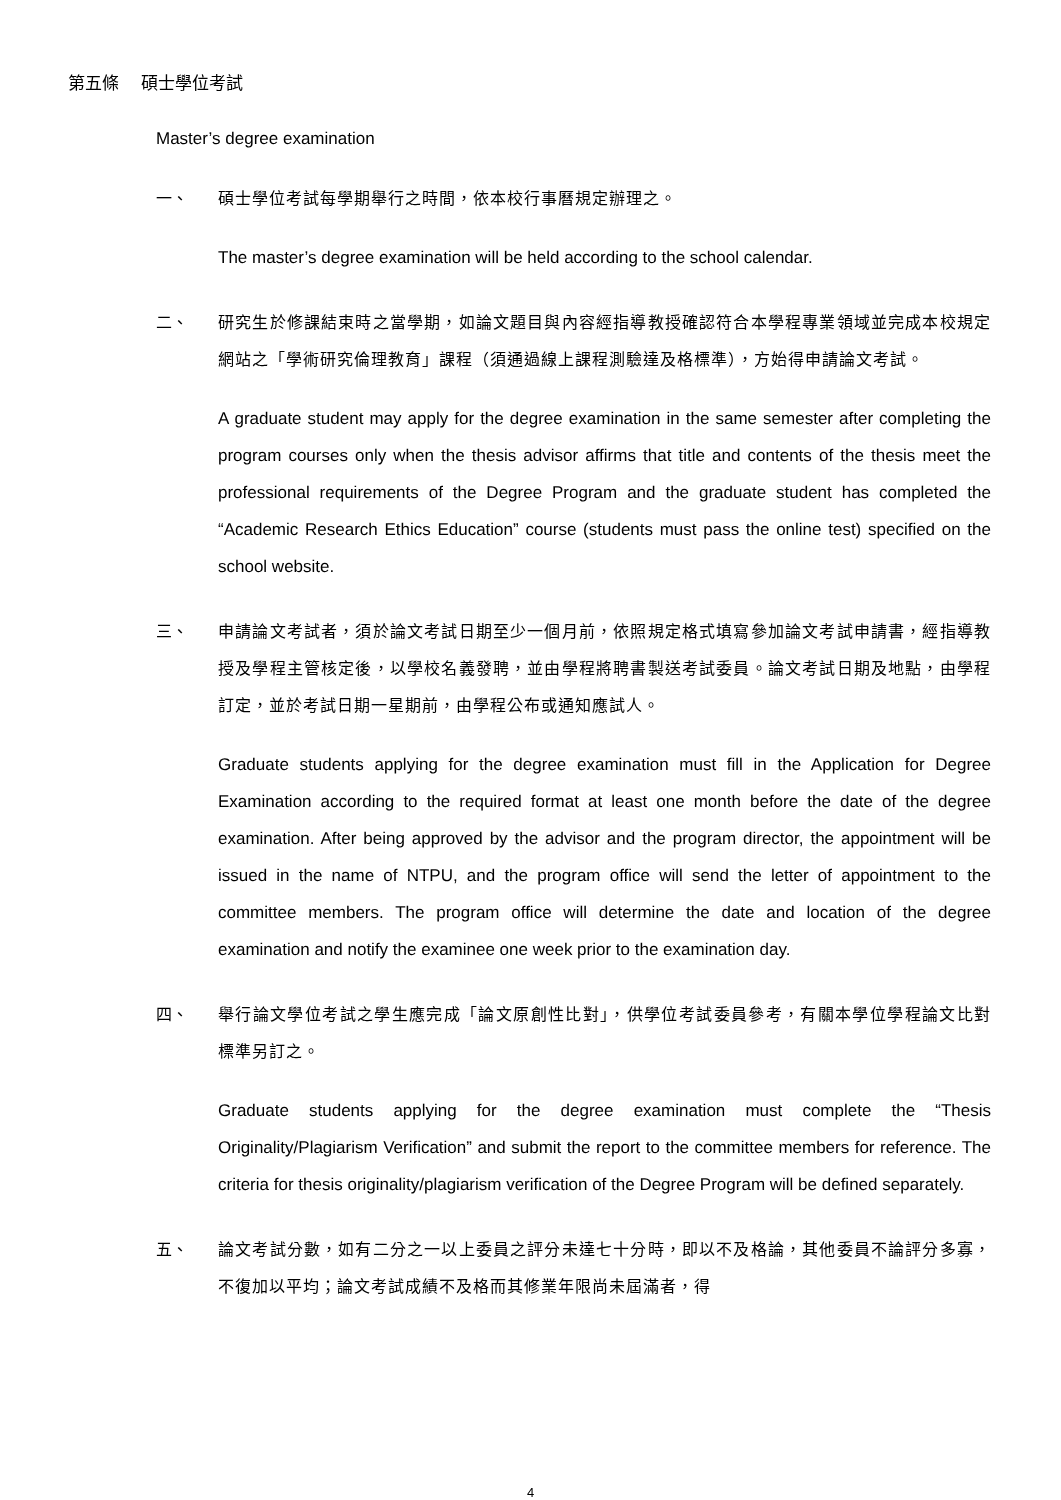第五條　 碩士學位考試
Master’s degree examination
一、 碩士學位考試每學期舉行之時間，依本校行事曆規定辦理之。
The master’s degree examination will be held according to the school calendar.
二、 研究生於修課結束時之當學期，如論文題目與內容經指導教授確認符合本學程專業領域並完成本校規定網站之「學術研究倫理教育」課程（須通過線上課程測驗達及格標準），方始得申請論文考試。
A graduate student may apply for the degree examination in the same semester after completing the program courses only when the thesis advisor affirms that title and contents of the thesis meet the professional requirements of the Degree Program and the graduate student has completed the “Academic Research Ethics Education” course (students must pass the online test) specified on the school website.
三、 申請論文考試者，須於論文考試日期至少一個月前，依照規定格式填寫參加論文考試申請書，經指導教授及學程主管核定後，以學校名義發聘，並由學程將聘書製送考試委員。論文考試日期及地點，由學程訂定，並於考試日期一星期前，由學程公布或通知應試人。
Graduate students applying for the degree examination must fill in the Application for Degree Examination according to the required format at least one month before the date of the degree examination. After being approved by the advisor and the program director, the appointment will be issued in the name of NTPU, and the program office will send the letter of appointment to the committee members. The program office will determine the date and location of the degree examination and notify the examinee one week prior to the examination day.
四、 舉行論文學位考試之學生應完成「論文原創性比對」，供學位考試委員參考，有關本學位學程論文比對標準另訂之。
Graduate students applying for the degree examination must complete the “Thesis Originality/Plagiarism Verification” and submit the report to the committee members for reference. The criteria for thesis originality/plagiarism verification of the Degree Program will be defined separately.
五、 論文考試分數，如有二分之一以上委員之評分未達七十分時，即以不及格論，其他委員不論評分多寡，不復加以平均；論文考試成績不及格而其修業年限尚未屆滿者，得
4